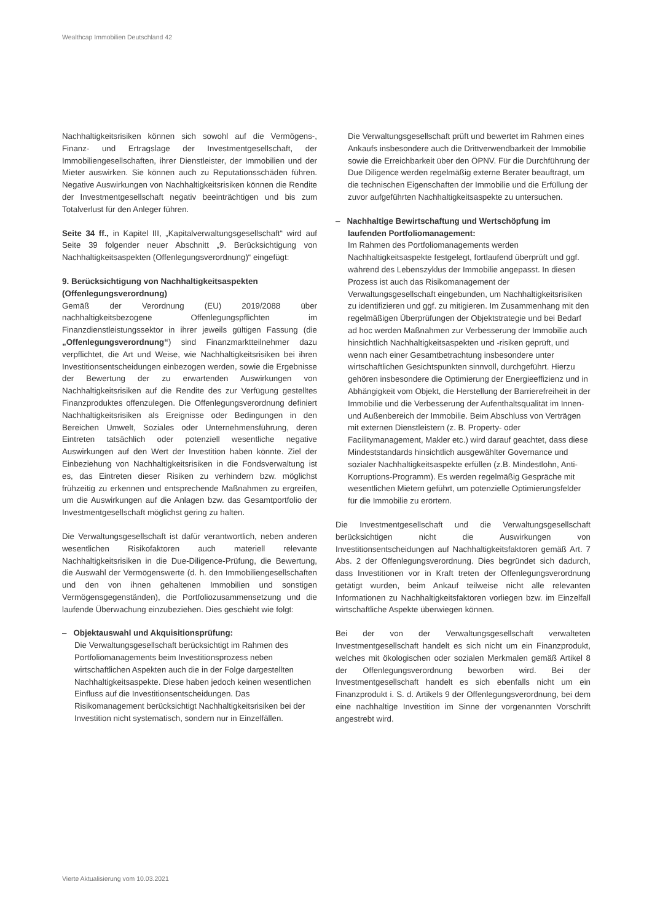Wealthcap Immobilien Deutschland 42
Nachhaltigkeitsrisiken können sich sowohl auf die Vermögens-, Finanz- und Ertragslage der Investmentgesellschaft, der Immobiliengesellschaften, ihrer Dienstleister, der Immobilien und der Mieter auswirken. Sie können auch zu Reputationsschäden führen. Negative Auswirkungen von Nachhaltigkeitsrisiken können die Rendite der Investmentgesellschaft negativ beeinträchtigen und bis zum Totalverlust für den Anleger führen.
Seite 34 ff., in Kapitel III, „Kapitalverwaltungsgesellschaft“ wird auf Seite 39 folgender neuer Abschnitt „9. Berücksichtigung von Nachhaltigkeitsaspekten (Offenlegungsverordnung)“ eingefügt:
9. Berücksichtigung von Nachhaltigkeitsaspekten (Offenlegungsverordnung)
Gemäß der Verordnung (EU) 2019/2088 über nachhaltigkeitsbezogene Offenlegungspflichten im Finanzdienstleistungssektor in ihrer jeweils gültigen Fassung (die „Offenlegungsverordnung“) sind Finanzmarktteilnehmer dazu verpflichtet, die Art und Weise, wie Nachhaltigkeitsrisiken bei ihren Investitionsentscheidungen einbezogen werden, sowie die Ergebnisse der Bewertung der zu erwartenden Auswirkungen von Nachhaltigkeitsrisiken auf die Rendite des zur Verfügung gestelltes Finanzproduktes offenzulegen. Die Offenlegungsverordnung definiert Nachhaltigkeitsrisiken als Ereignisse oder Bedingungen in den Bereichen Umwelt, Soziales oder Unternehmensführung, deren Eintreten tatsächlich oder potenziell wesentliche negative Auswirkungen auf den Wert der Investition haben könnte. Ziel der Einbeziehung von Nachhaltigkeitsrisiken in die Fondsverwaltung ist es, das Eintreten dieser Risiken zu verhindern bzw. möglichst frühzeitig zu erkennen und entsprechende Maßnahmen zu ergreifen, um die Auswirkungen auf die Anlagen bzw. das Gesamtportfolio der Investmentgesellschaft möglichst gering zu halten.
Die Verwaltungsgesellschaft ist dafür verantwortlich, neben anderen wesentlichen Risikofaktoren auch materiell relevante Nachhaltigkeitsrisiken in die Due-Diligence-Prüfung, die Bewertung, die Auswahl der Vermögenswerte (d. h. den Immobiliengesellschaften und den von ihnen gehaltenen Immobilien und sonstigen Vermögensgegenständen), die Portfoliozusammensetzung und die laufende Überwachung einzubeziehen. Dies geschieht wie folgt:
– Objektauswahl und Akquisitionsprüfung:
Die Verwaltungsgesellschaft berücksichtigt im Rahmen des Portfoliomanagements beim Investitionsprozess neben wirtschaftlichen Aspekten auch die in der Folge dargestellten Nachhaltigkeitsaspekte. Diese haben jedoch keinen wesentlichen Einfluss auf die Investitionsentscheidungen. Das Risikomanagement berücksichtigt Nachhaltigkeitsrisiken bei der Investition nicht systematisch, sondern nur in Einzelfällen.
Die Verwaltungsgesellschaft prüft und bewertet im Rahmen eines Ankaufs insbesondere auch die Drittverwendbarkeit der Immobilie sowie die Erreichbarkeit über den ÖPNV. Für die Durchführung der Due Diligence werden regelmäßig externe Berater beauftragt, um die technischen Eigenschaften der Immobilie und die Erfüllung der zuvor aufgeführten Nachhaltigkeitsaspekte zu untersuchen.
– Nachhaltige Bewirtschaftung und Wertschöpfung im laufenden Portfoliomanagement:
Im Rahmen des Portfoliomanagements werden Nachhaltigkeitsaspekte festgelegt, fortlaufend überprüft und ggf. während des Lebenszyklus der Immobilie angepasst. In diesen Prozess ist auch das Risikomanagement der Verwaltungsgesellschaft eingebunden, um Nachhaltigkeitsrisiken zu identifizieren und ggf. zu mitigieren. Im Zusammenhang mit den regelmäßigen Überprüfungen der Objektstrategie und bei Bedarf ad hoc werden Maßnahmen zur Verbesserung der Immobilie auch hinsichtlich Nachhaltigkeitsaspekten und -risiken geprüft, und wenn nach einer Gesamtbetrachtung insbesondere unter wirtschaftlichen Gesichtspunkten sinnvoll, durchgeführt. Hierzu gehören insbesondere die Optimierung der Energieeffizienz und in Abhängigkeit vom Objekt, die Herstellung der Barrierefreiheit in der Immobilie und die Verbesserung der Aufenthaltsqualität im Innen- und Außenbereich der Immobilie. Beim Abschluss von Verträgen mit externen Dienstleistern (z. B. Property- oder Facilitymanagement, Makler etc.) wird darauf geachtet, dass diese Mindeststandards hinsichtlich ausgewählter Governance und sozialer Nachhaltigkeitsaspekte erfüllen (z.B. Mindestlohn, Anti-Korruptions-Programm). Es werden regelmäßig Gespräche mit wesentlichen Mietern geführt, um potenzielle Optimierungsfelder für die Immobilie zu erörtern.
Die Investmentgesellschaft und die Verwaltungsgesellschaft berücksichtigen nicht die Auswirkungen von Investitionsentscheidungen auf Nachhaltigkeitsfaktoren gemäß Art. 7 Abs. 2 der Offenlegungsverordnung. Dies begründet sich dadurch, dass Investitionen vor in Kraft treten der Offenlegungsverordnung getätigt wurden, beim Ankauf teilweise nicht alle relevanten Informationen zu Nachhaltigkeitsfaktoren vorliegen bzw. im Einzelfall wirtschaftliche Aspekte überwiegen können.
Bei der von der Verwaltungsgesellschaft verwalteten Investmentgesellschaft handelt es sich nicht um ein Finanzprodukt, welches mit ökologischen oder sozialen Merkmalen gemäß Artikel 8 der Offenlegungsverordnung beworben wird. Bei der Investmentgesellschaft handelt es sich ebenfalls nicht um ein Finanzprodukt i. S. d. Artikels 9 der Offenlegungsverordnung, bei dem eine nachhaltige Investition im Sinne der vorgenannten Vorschrift angestrebt wird.
Vierte Aktualisierung vom 10.03.2021